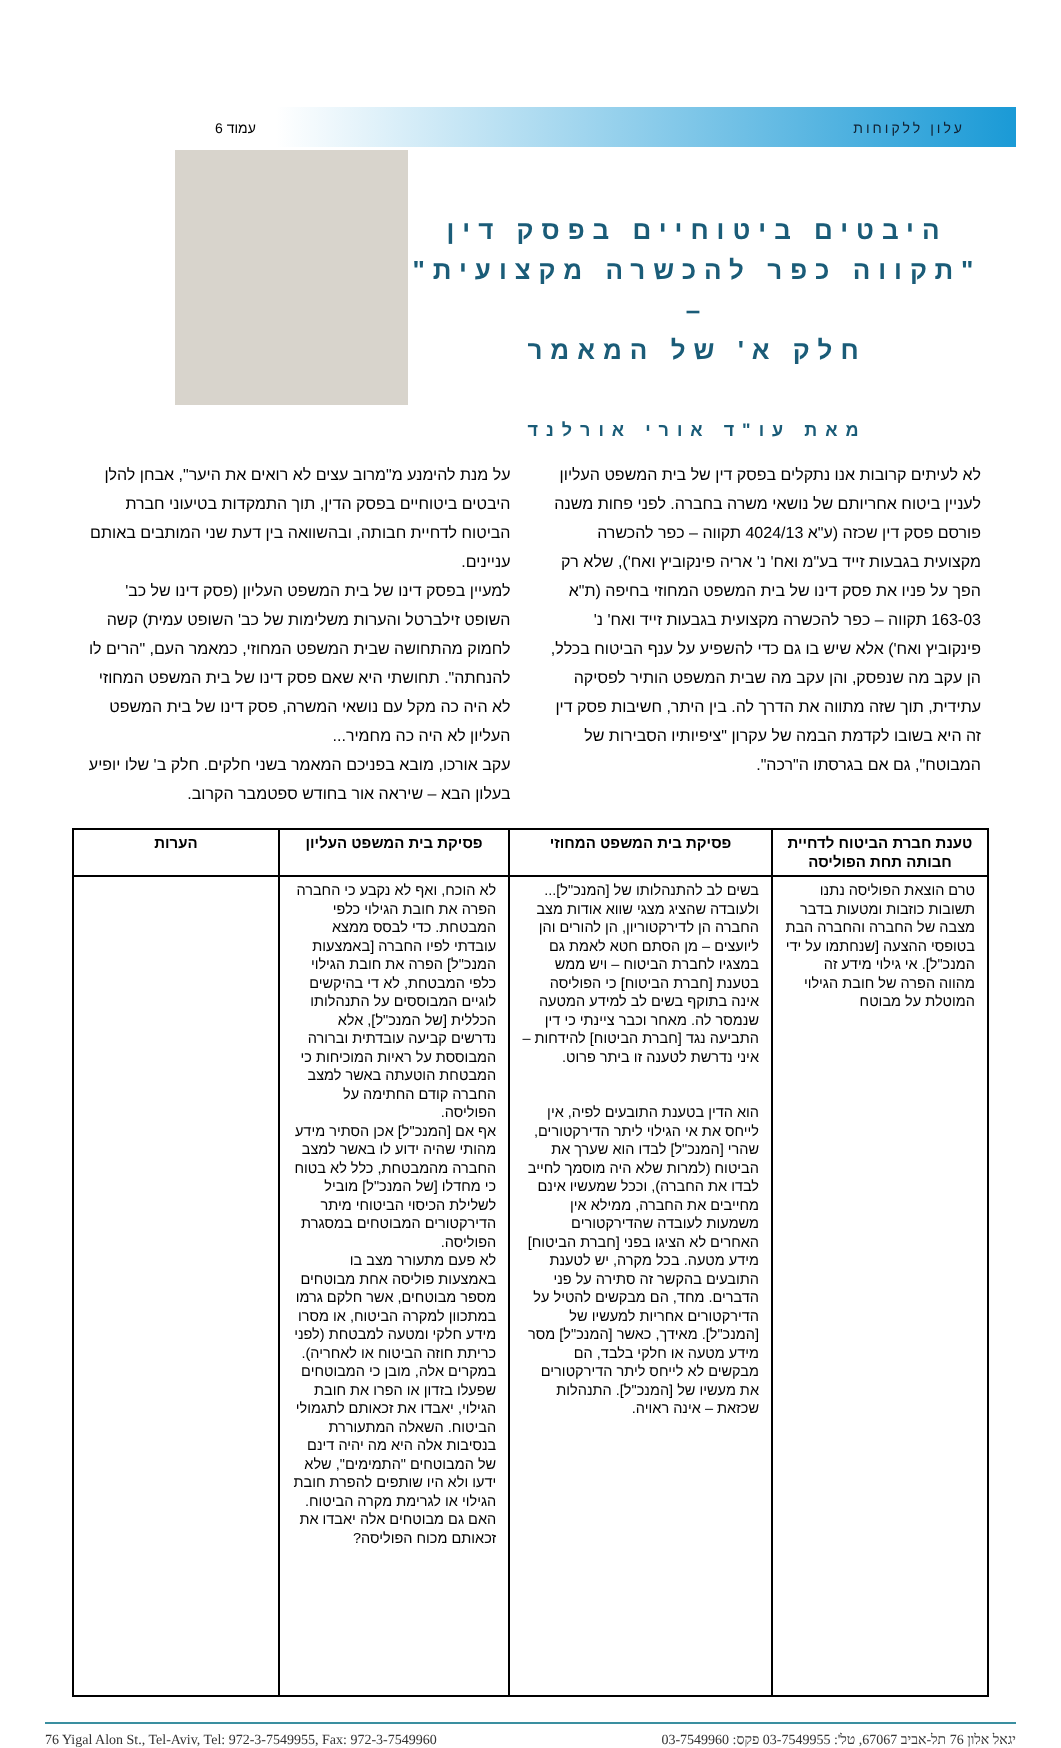עלון ללקוחות עמוד 6
היבטים ביטוחיים בפסק דין
"תקווה כפר להכשרה מקצועית" –
חלק א' של המאמר
מאת עו"ד אורי אורלנד
לא לעיתים קרובות אנו נתקלים בפסק דין של בית המשפט העליון לעניין ביטוח אחריותם של נושאי משרה בחברה. לפני פחות משנה פורסם פסק דין שכזה (ע"א 4024/13 תקווה – כפר להכשרה מקצועית בגבעות זייד בע"מ ואח' נ' אריה פינקוביץ ואח'), שלא רק הפך על פניו את פסק דינו של בית המשפט המחוזי בחיפה (ת"א 163-03 תקווה – כפר להכשרה מקצועית בגבעות זייד ואח' נ' פינקוביץ ואח') אלא שיש בו גם כדי להשפיע על ענף הביטוח בכלל, הן עקב מה שנפסק, והן עקב מה שבית המשפט הותיר לפסיקה עתידית, תוך שזה מתווה את הדרך לה. בין היתר, חשיבות פסק דין זה היא בשובו לקדמת הבמה של עקרון "ציפיותיו הסבירות של המבוטח", גם אם בגרסתו ה"רכה".
על מנת להימנע מ"מרוב עצים לא רואים את היער", אבחן להלן היבטים ביטוחיים בפסק הדין, תוך התמקדות בטיעוני חברת הביטוח לדחיית חבותה, ובהשוואה בין דעת שני המותבים באותם עניינים.
למעיין בפסק דינו של בית המשפט העליון (פסק דינו של כב' השופט זילברטל והערות משלימות של כב' השופט עמית) קשה לחמוק מהתחושה שבית המשפט המחוזי, כמאמר העם, "הרים לו להנחתה". תחושתי היא שאם פסק דינו של בית המשפט המחוזי לא היה כה מקל עם נושאי המשרה, פסק דינו של בית המשפט העליון לא היה כה מחמיר...
עקב אורכו, מובא בפניכם המאמר בשני חלקים. חלק ב' שלו יופיע בעלון הבא – שיראה אור בחודש ספטמבר הקרוב.
| טענת חברת הביטוח לדחיית חבותה תחת הפוליסה | פסיקת בית המשפט המחוזי | פסיקת בית המשפט העליון | הערות |
| --- | --- | --- | --- |
| טרם הוצאת הפוליסה נתנו תשובות כוזבות ומטעות בדבר מצבה של החברה והחברה הבת בטופסי ההצעה [שנחתמו על ידי המנכ"ל]. אי גילוי מידע זה מהווה הפרה של חובת הגילוי המוטלת על מבוטח | בשים לב להתנהלותו של [המנכ"ל]... ולעובדה שהציג מצגי שווא אודות מצב החברה הן לדירקטוריון, הן להורים והן ליועצים – מן הסתם חטא לאמת גם במצגיו לחברת הביטוח – ויש ממש בטענת [חברת הביטוח] כי הפוליסה אינה בתוקף בשים לב למידע המטעה שנמסר לה. מאחר וכבר ציינתי כי דין התביעה נגד [חברת הביטוח] להידחות – איני נדרשת לטענה זו ביתר פרוט. הוא הדין בטענת התובעים לפיה, אין לייחס את אי הגילוי ליתר הדירקטורים, שהרי [המנכ"ל] לבדו הוא שערך את הביטוח (למרות שלא היה מוסמך לחייב לבדו את החברה), וככל שמעשיו אינם מחייבים את החברה, ממילא אין משמעות לעובדה שהדירקטורים האחרים לא הציגו בפני [חברת הביטוח] מידע מטעה. בכל מקרה, יש לטענת התובעים בהקשר זה סתירה על פני הדברים. מחד, הם מבקשים להטיל על הדירקטורים אחריות למעשיו של [המנכ"ל]. מאידך, כאשר [המנכ"ל] מסר מידע מטעה או חלקי בלבד, הם מבקשים לא לייחס ליתר הדירקטורים את מעשיו של [המנכ"ל]. התנהלות שכזאת – אינה ראויה. | לא הוכח, ואף לא נקבע כי החברה הפרה את חובת הגילוי כלפי המבטחת. כדי לבסס ממצא עובדתי לפיו החברה [באמצעות המנכ"ל] הפרה את חובת הגילוי כלפי המבטחת, לא די בהיקשים לוגיים המבוססים על התנהלותו הכללית [של המנכ"ל], אלא נדרשים קביעה עובדתית וברורה המבוססת על ראיות המוכיחות כי המבטחת הוטעתה באשר למצב החברה קודם החתימה על הפוליסה. אף אם [המנכ"ל] אכן הסתיר מידע מהותי שהיה ידוע לו באשר למצב החברה מהמבטחת, כלל לא בטוח כי מחדלו [של המנכ"ל] מוביל לשלילת הכיסוי הביטוחי מיתר הדירקטורים המבוטחים במסגרת הפוליסה. לא פעם מתעורר מצב בו באמצעות פוליסה אחת מבוטחים מספר מבוטחים, אשר חלקם גרמו במתכוון למקרה הביטוח, או מסרו מידע חלקי ומטעה למבטחת (לפני כריתת חוזה הביטוח או לאחריה). במקרים אלה, מובן כי המבוטחים שפעלו בזדון או הפרו את חובת הגילוי, יאבדו את זכאותם לתגמולי הביטוח. השאלה המתעוררת בנסיבות אלה היא מה יהיה דינם של המבוטחים "התמימים", שלא ידעו ולא היו שותפים להפרת חובת הגילוי או לגרימת מקרה הביטוח. האם גם מבוטחים אלה יאבדו את זכאותם מכוח הפוליסה? | |
יגאל אלון 76 תל-אביב 67067, טל': 03-7549955 פקס: 03-7549960 76 Yigal Alon St., Tel-Aviv, Tel: 972-3-7549955, Fax: 972-3-7549960